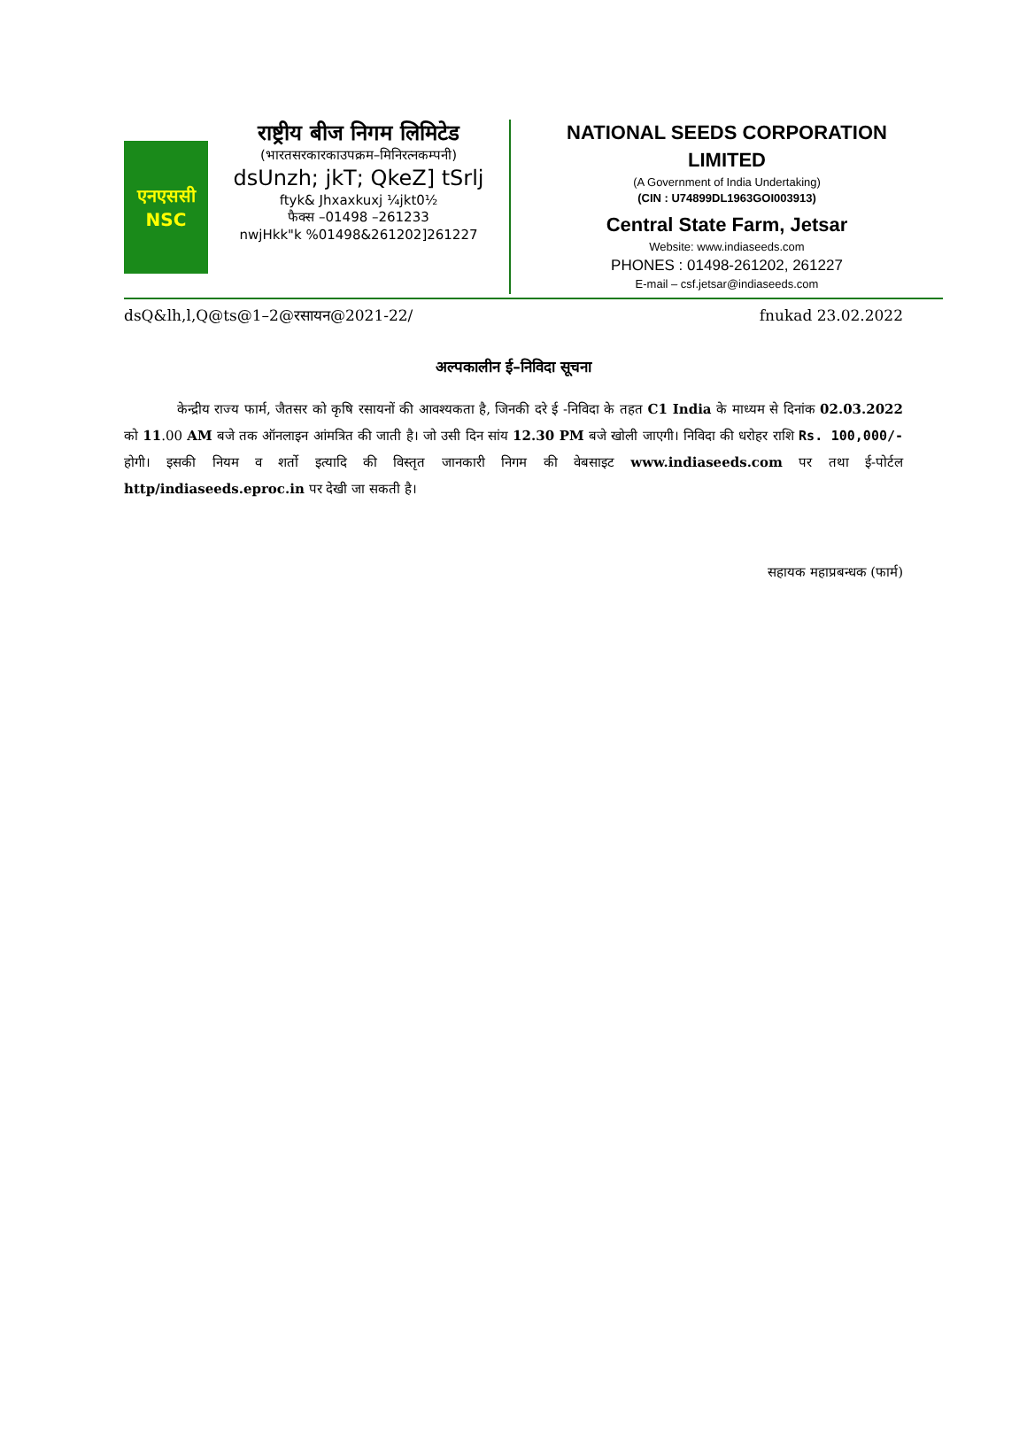एनएससी
NSC
राष्ट्रीय बीज निगम लिमिटेड
(भारतसरकारकाउपक्रम–मिनिरत्नकम्पनी)
dsUnzh; jkT; QkeZ] tSrlj
ftyk& Jhxaxkuxj ¼jkt0½
फैक्स –01498 –261233
nwjHkk"k %01498&261202]261227
NATIONAL SEEDS CORPORATION
LIMITED
(A Government of India Undertaking)
(CIN : U74899DL1963GOI003913)
Central State Farm, Jetsar
Website: www.indiaseeds.com
PHONES : 01498-261202, 261227
E-mail – csf.jetsar@indiaseeds.com
dsQ&lh,l,Q@ts@1–2@रसायन@2021-22/ fnukad 23.02.2022
अल्पकालीन ई–निविदा सूचना
केन्द्रीय राज्य फार्म, जैतसर को कृषि रसायनों की आवश्यकता है, जिनकी दरे ई -निविदा के तहत C1 India के माध्यम से दिनांक 02.03.2022 को 11.00 AM बजे तक ऑनलाइन आंमत्रित की जाती है। जो उसी दिन सांय 12.30 PM बजे खोली जाएगी। निविदा की धरोहर राशि Rs. 100,000/- होगी। इसकी नियम व शर्तो इत्यादि की विस्तृत जानकारी निगम की वेबसाइट www.indiaseeds.com पर तथा ई-पोर्टल http/indiaseeds.eproc.in पर देखी जा सकती है।
सहायक महाप्रबन्धक (फार्म)